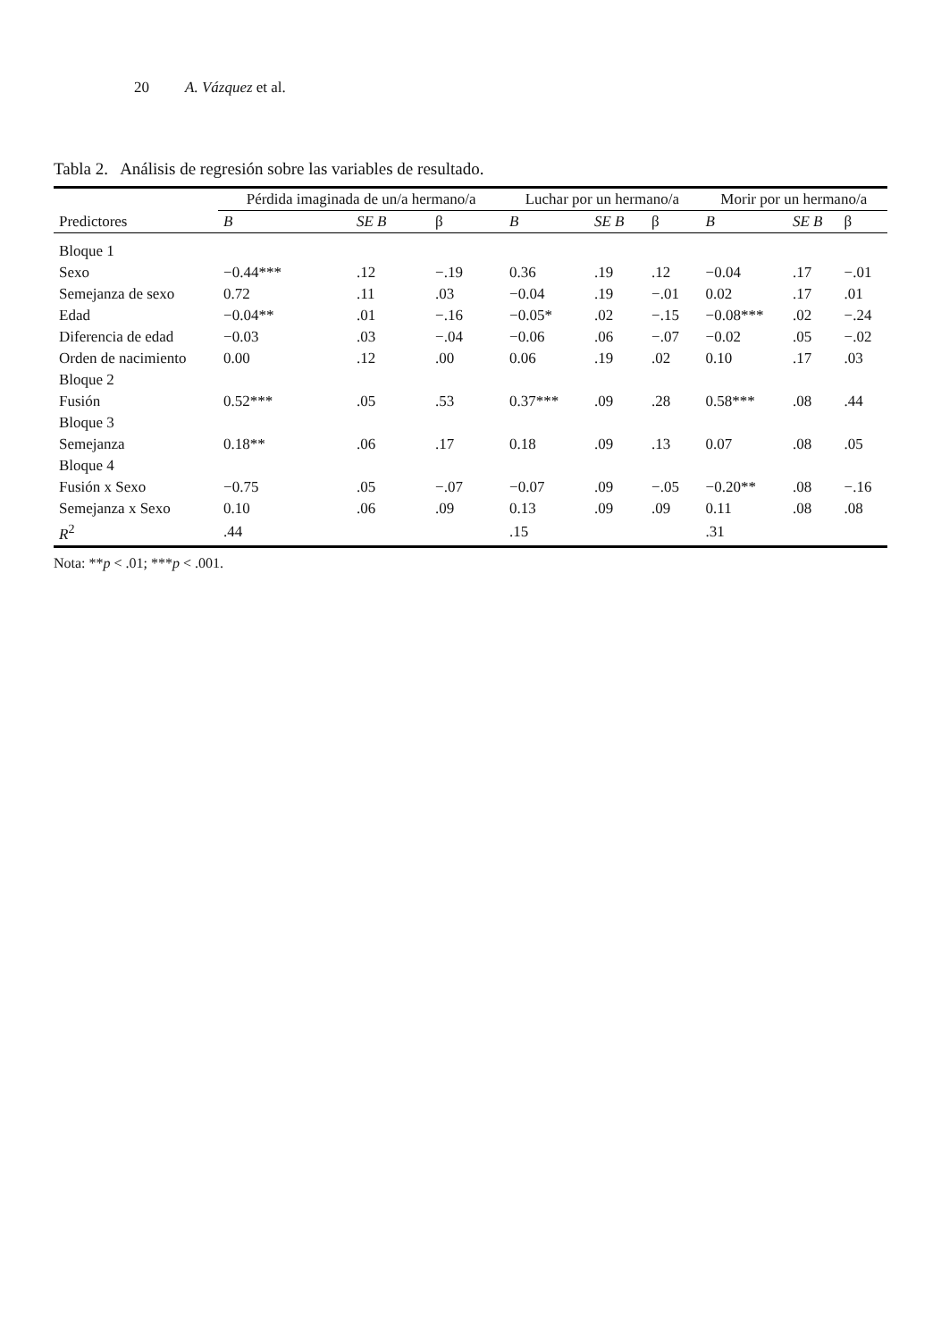20 A. Vázquez et al.
Tabla 2. Análisis de regresión sobre las variables de resultado.
| | Pérdida imaginada de un/a hermano/a | | | Luchar por un hermano/a | | | Morir por un hermano/a | | |
| --- | --- | --- | --- | --- | --- | --- | --- | --- | --- |
| Predictores | B | SE B | β | B | SE B | β | B | SE B | β |
| Bloque 1 | | | | | | | | | |
| Sexo | −0.44*** | .12 | −.19 | 0.36 | .19 | .12 | −0.04 | .17 | −.01 |
| Semejanza de sexo | 0.72 | .11 | .03 | −0.04 | .19 | −.01 | 0.02 | .17 | .01 |
| Edad | −0.04** | .01 | −.16 | −0.05* | .02 | −.15 | −0.08*** | .02 | −.24 |
| Diferencia de edad | −0.03 | .03 | −.04 | −0.06 | .06 | −.07 | −0.02 | .05 | −.02 |
| Orden de nacimiento | 0.00 | .12 | .00 | 0.06 | .19 | .02 | 0.10 | .17 | .03 |
| Bloque 2 | | | | | | | | | |
| Fusión | 0.52*** | .05 | .53 | 0.37*** | .09 | .28 | 0.58*** | .08 | .44 |
| Bloque 3 | | | | | | | | | |
| Semejanza | 0.18** | .06 | .17 | 0.18 | .09 | .13 | 0.07 | .08 | .05 |
| Bloque 4 | | | | | | | | | |
| Fusión x Sexo | −0.75 | .05 | −.07 | −0.07 | .09 | −.05 | −0.20** | .08 | −.16 |
| Semejanza x Sexo | 0.10 | .06 | .09 | 0.13 | .09 | .09 | 0.11 | .08 | .08 |
| R<sup>2</sup> | .44 | | | .15 | | | .31 | | |
Nota: **p < .01; ***p < .001.